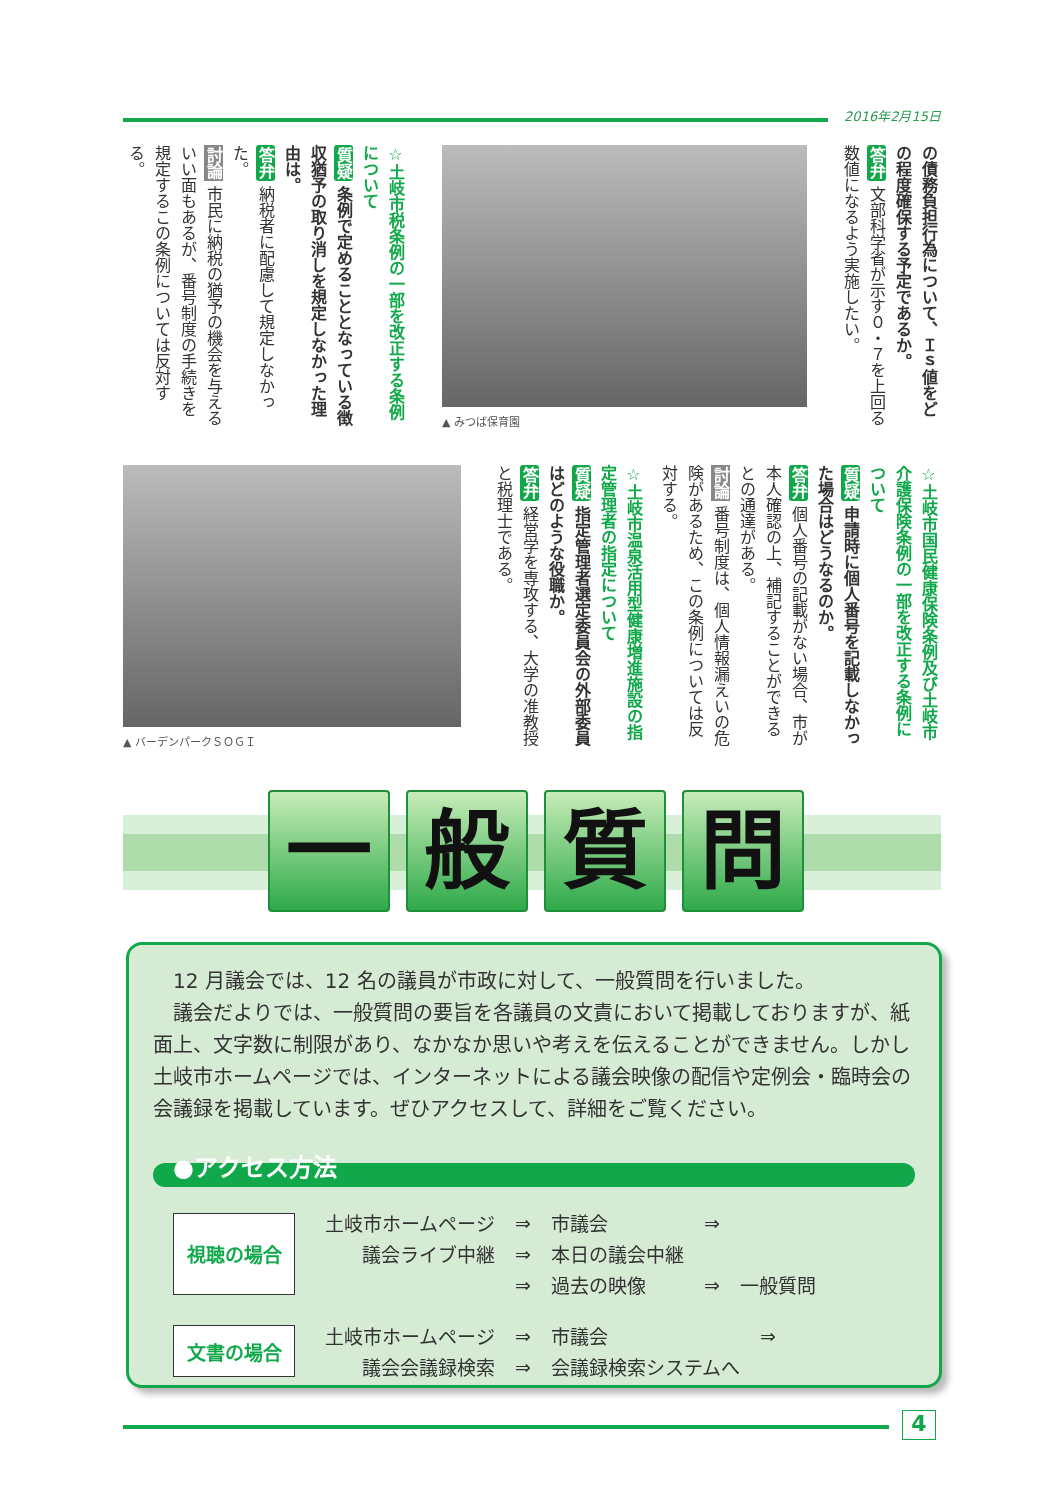2016年2月15日
の債務負担行為について、Ｉｓ値をどの程度確保する予定であるか。
答弁 文部科学省が示す０・７を上回る数値になるよう実施したい。
▲ みつば保育園
☆土岐市税条例の一部を改正する条例について
質疑 条例で定めることとなっている徴収猶予の取り消しを規定しなかった理由は。
答弁 納税者に配慮して規定しなかった。
討論 市民に納税の猶予の機会を与えるいい面もあるが、番号制度の手続きを規定するこの条例については反対する。
☆土岐市国民健康保険条例及び土岐市介護保険条例の一部を改正する条例について
質疑 申請時に個人番号を記載しなかった場合はどうなるのか。
答弁 個人番号の記載がない場合、市が本人確認の上、補記することができるとの通達がある。
討論 番号制度は、個人情報漏えいの危険があるため、この条例については反対する。
☆土岐市温泉活用型健康増進施設の指定管理者の指定について
質疑 指定管理者選定委員会の外部委員はどのような役職か。
答弁 経営学を専攻する、大学の准教授と税理士である。
▲ バーデンパークＳＯＧＩ
一 般 質 問
　12 月議会では、12 名の議員が市政に対して、一般質問を行いました。
　議会だよりでは、一般質問の要旨を各議員の文責において掲載しておりますが、紙面上、文字数に制限があり、なかなか思いや考えを伝えることができません。しかし土岐市ホームページでは、インターネットによる議会映像の配信や定例会・臨時会の会議録を掲載しています。ぜひアクセスして、詳細をご覧ください。
●アクセス方法
視聴の場合
| 土岐市ホームページ | ⇒ | 市議会 | ⇒ | |
| 議会ライブ中継 | ⇒ | 本日の議会中継 | | |
| | ⇒ | 過去の映像 | ⇒ | 一般質問 |
文書の場合
| 土岐市ホームページ | ⇒ | 市議会 | ⇒ |
| 議会会議録検索 | ⇒ | 会議録検索システムへ | |
4